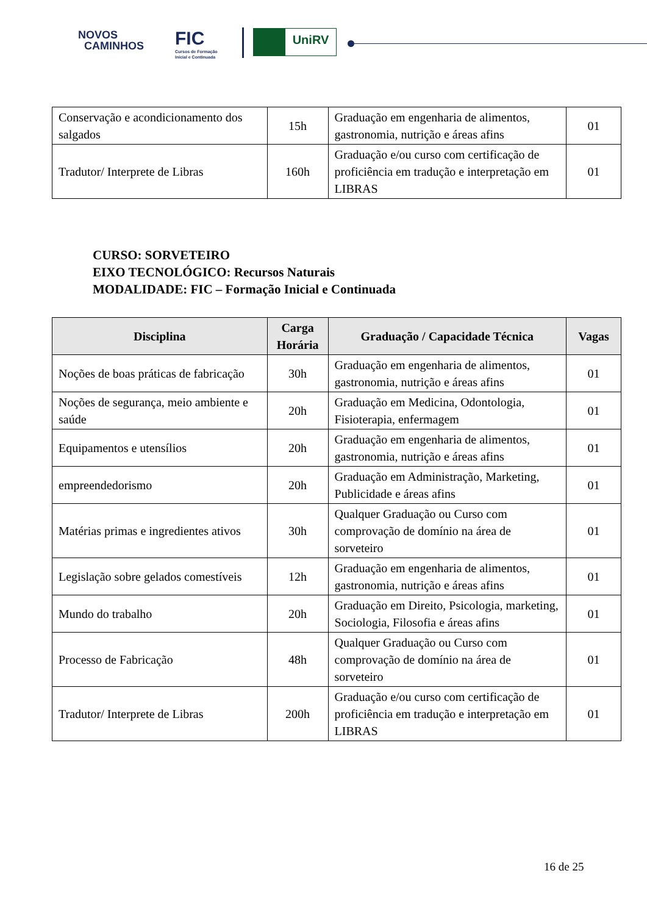NOVOS
CAMINHOS
FIC
Cursos de Formação
Inicial e Continuada
UniRV
| Conservação e acondicionamento dos salgados | 15h | Graduação em engenharia de alimentos, gastronomia, nutrição e áreas afins | 01 |
| Tradutor/ Interprete de Libras | 160h | Graduação e/ou curso com certificação de proficiência em tradução e interpretação em LIBRAS | 01 |
CURSO: SORVETEIRO
EIXO TECNOLÓGICO: Recursos Naturais
MODALIDADE: FIC – Formação Inicial e Continuada
| Disciplina | Carga Horária | Graduação / Capacidade Técnica | Vagas |
| --- | --- | --- | --- |
| Noções de boas práticas de fabricação | 30h | Graduação em engenharia de alimentos, gastronomia, nutrição e áreas afins | 01 |
| Noções de segurança, meio ambiente e saúde | 20h | Graduação em Medicina, Odontologia, Fisioterapia, enfermagem | 01 |
| Equipamentos e utensílios | 20h | Graduação em engenharia de alimentos, gastronomia, nutrição e áreas afins | 01 |
| empreendedorismo | 20h | Graduação em Administração, Marketing, Publicidade e áreas afins | 01 |
| Matérias primas e ingredientes ativos | 30h | Qualquer Graduação ou Curso com comprovação de domínio na área de sorveteiro | 01 |
| Legislação sobre gelados comestíveis | 12h | Graduação em engenharia de alimentos, gastronomia, nutrição e áreas afins | 01 |
| Mundo do trabalho | 20h | Graduação em Direito, Psicologia, marketing, Sociologia, Filosofia e áreas afins | 01 |
| Processo de Fabricação | 48h | Qualquer Graduação ou Curso com comprovação de domínio na área de sorveteiro | 01 |
| Tradutor/ Interprete de Libras | 200h | Graduação e/ou curso com certificação de proficiência em tradução e interpretação em LIBRAS | 01 |
16 de 25